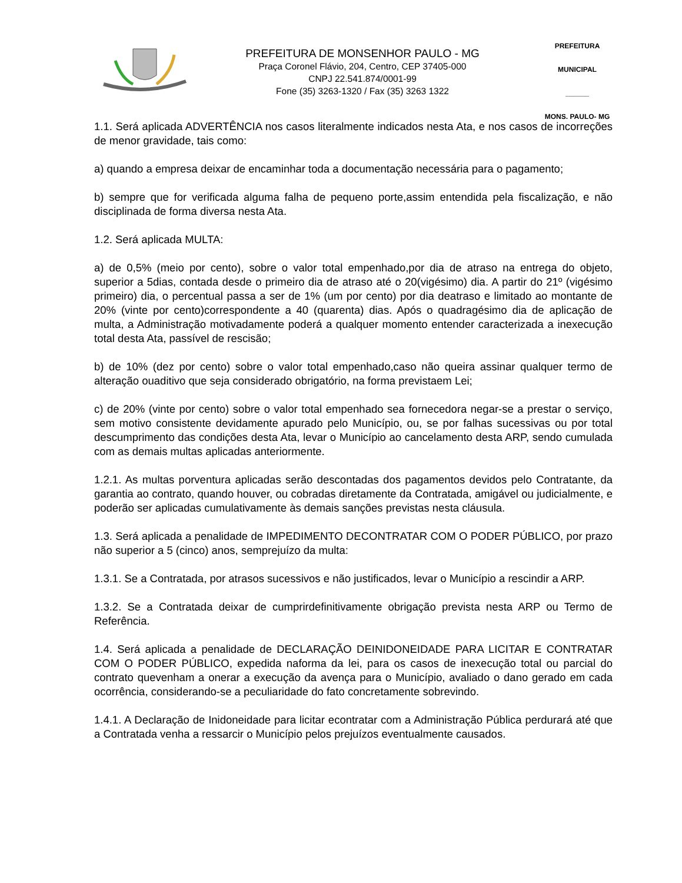PREFEITURA DE MONSENHOR PAULO - MG
Praça Coronel Flávio, 204, Centro, CEP 37405-000
CNPJ 22.541.874/0001-99
Fone (35) 3263-1320 / Fax (35) 3263 1322
PREFEITURA MUNICIPAL
______
MONS. PAULO- MG
1.1. Será aplicada ADVERTÊNCIA nos casos literalmente indicados nesta Ata, e nos casos de incorreções de menor gravidade, tais como:
a) quando a empresa deixar de encaminhar toda a documentação necessária para o pagamento;
b) sempre que for verificada alguma falha de pequeno porte,assim entendida pela fiscalização, e não disciplinada de forma diversa nesta Ata.
1.2. Será aplicada MULTA:
a) de 0,5% (meio por cento), sobre o valor total empenhado,por dia de atraso na entrega do objeto, superior a 5dias, contada desde o primeiro dia de atraso até o 20(vigésimo) dia. A partir do 21º (vigésimo primeiro) dia, o percentual passa a ser de 1% (um por cento) por dia deatraso e limitado ao montante de 20% (vinte por cento)correspondente a 40 (quarenta) dias. Após o quadragésimo dia de aplicação de multa, a Administração motivadamente poderá a qualquer momento entender caracterizada a inexecução total desta Ata, passível de rescisão;
b) de 10% (dez por cento) sobre o valor total empenhado,caso não queira assinar qualquer termo de alteração ouaditivo que seja considerado obrigatório, na forma previstaem Lei;
c) de 20% (vinte por cento) sobre o valor total empenhado sea fornecedora negar-se a prestar o serviço, sem motivo consistente devidamente apurado pelo Município, ou, se por falhas sucessivas ou por total descumprimento das condições desta Ata, levar o Município ao cancelamento desta ARP, sendo cumulada com as demais multas aplicadas anteriormente.
1.2.1. As multas porventura aplicadas serão descontadas dos pagamentos devidos pelo Contratante, da garantia ao contrato, quando houver, ou cobradas diretamente da Contratada, amigável ou judicialmente, e poderão ser aplicadas cumulativamente às demais sanções previstas nesta cláusula.
1.3. Será aplicada a penalidade de IMPEDIMENTO DECONTRATAR COM O PODER PÚBLICO, por prazo não superior a 5 (cinco) anos, semprejuízo da multa:
1.3.1. Se a Contratada, por atrasos sucessivos e não justificados, levar o Município a rescindir a ARP.
1.3.2. Se a Contratada deixar de cumprirdefinitivamente obrigação prevista nesta ARP ou Termo de Referência.
1.4. Será aplicada a penalidade de DECLARAÇÃO DEINIDONEIDADE PARA LICITAR E CONTRATAR COM O PODER PÚBLICO, expedida naforma da lei, para os casos de inexecução total ou parcial do contrato quevenham a onerar a execução da avença para o Município, avaliado o dano gerado em cada ocorrência, considerando-se a peculiaridade do fato concretamente sobrevindo.
1.4.1. A Declaração de Inidoneidade para licitar econtratar com a Administração Pública perdurará até que a Contratada venha a ressarcir o Município pelos prejuízos eventualmente causados.